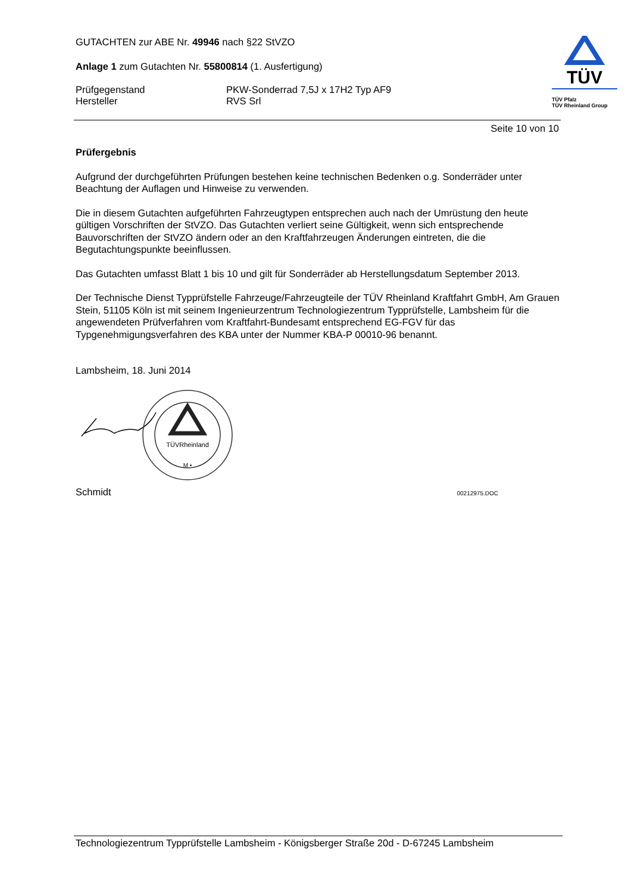TÜV
TÜV Pfalz
TÜV Rheinland Group
GUTACHTEN zur ABE Nr. 49946 nach §22 StVZO
Anlage 1 zum Gutachten Nr. 55800814 (1. Ausfertigung)
Prüfgegenstand
Hersteller
PKW-Sonderrad 7,5J x 17H2 Typ AF9
RVS Srl
Seite 10 von 10
Prüfergebnis
Aufgrund der durchgeführten Prüfungen bestehen keine technischen Bedenken o.g. Sonderräder unter Beachtung der Auflagen und Hinweise zu verwenden.
Die in diesem Gutachten aufgeführten Fahrzeugtypen entsprechen auch nach der Umrüstung den heute gültigen Vorschriften der StVZO. Das Gutachten verliert seine Gültigkeit, wenn sich entsprechende Bauvorschriften der StVZO ändern oder an den Kraftfahrzeugen Änderungen eintreten, die die Begutachtungspunkte beeinflussen.
Das Gutachten umfasst Blatt 1 bis 10 und gilt für Sonderräder ab Herstellungsdatum September 2013.
Der Technische Dienst Typprüfstelle Fahrzeuge/Fahrzeugteile der TÜV Rheinland Kraftfahrt GmbH, Am Grauen Stein, 51105 Köln ist mit seinem Ingenieurzentrum Technologiezentrum Typprüfstelle, Lambsheim für die angewendeten Prüfverfahren vom Kraftfahrt-Bundesamt entsprechend EG-FGV für das Typgenehmigungsverfahren des KBA unter der Nummer KBA-P 00010-96 benannt.
Lambsheim, 18. Juni 2014
TÜVRheinland
M •
Schmidt 00212975.DOC
Technologiezentrum Typprüfstelle Lambsheim - Königsberger Straße 20d - D-67245 Lambsheim